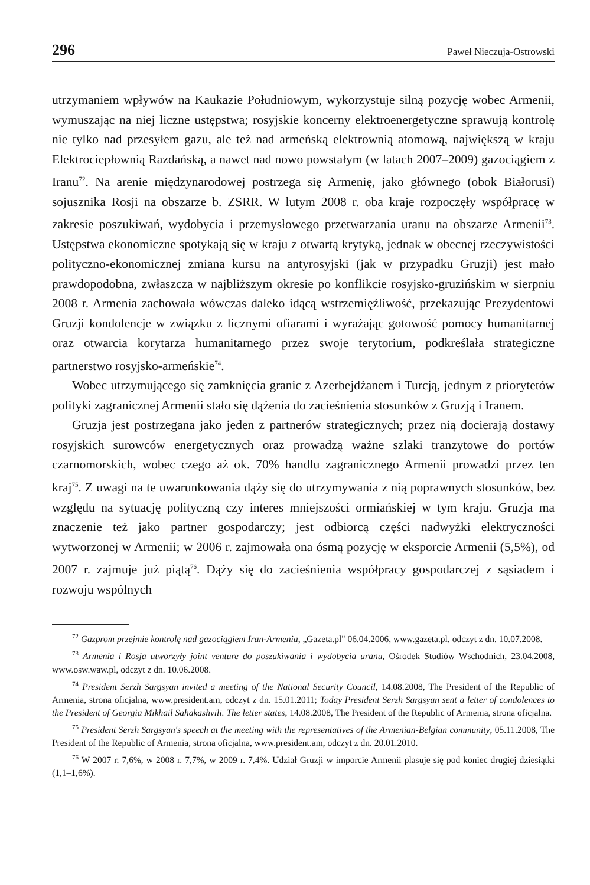296 Paweł Nieczuja-Ostrowski
utrzymaniem wpływów na Kaukazie Południowym, wykorzystuje silną pozycję wobec Armenii, wymuszając na niej liczne ustępstwa; rosyjskie koncerny elektroenergetyczne sprawują kontrolę nie tylko nad przesyłem gazu, ale też nad armeńską elektrownią atomową, największą w kraju Elektrociepłownią Razdańską, a nawet nad nowo powstałym (w latach 2007–2009) gazociągiem z Iranu<sup>72</sup>. Na arenie międzynarodowej postrzega się Armenię, jako głównego (obok Białorusi) sojusznika Rosji na obszarze b. ZSRR. W lutym 2008 r. oba kraje rozpoczęły współpracę w zakresie poszukiwań, wydobycia i przemysłowego przetwarzania uranu na obszarze Armenii<sup>73</sup>. Ustępstwa ekonomiczne spotykają się w kraju z otwartą krytyką, jednak w obecnej rzeczywistości polityczno-ekonomicznej zmiana kursu na antyrosyjski (jak w przypadku Gruzji) jest mało prawdopodobna, zwłaszcza w najbliższym okresie po konflikcie rosyjsko-gruzińskim w sierpniu 2008 r. Armenia zachowała wówczas daleko idącą wstrzemięźliwość, przekazując Prezydentowi Gruzji kondolencje w związku z licznymi ofiarami i wyrażając gotowość pomocy humanitarnej oraz otwarcia korytarza humanitarnego przez swoje terytorium, podkreślała strategiczne partnerstwo rosyjsko-armeńskie<sup>74</sup>.
Wobec utrzymującego się zamknięcia granic z Azerbejdżanem i Turcją, jednym z priorytetów polityki zagranicznej Armenii stało się dążenia do zacieśnienia stosunków z Gruzją i Iranem.
Gruzja jest postrzegana jako jeden z partnerów strategicznych; przez nią docierają dostawy rosyjskich surowców energetycznych oraz prowadzą ważne szlaki tranzytowe do portów czarnomorskich, wobec czego aż ok. 70% handlu zagranicznego Armenii prowadzi przez ten kraj<sup>75</sup>. Z uwagi na te uwarunkowania dąży się do utrzymywania z nią poprawnych stosunków, bez względu na sytuację polityczną czy interes mniejszości ormiańskiej w tym kraju. Gruzja ma znaczenie też jako partner gospodarczy; jest odbiorcą części nadwyżki elektryczności wytworzonej w Armenii; w 2006 r. zajmowała ona ósmą pozycję w eksporcie Armenii (5,5%), od 2007 r. zajmuje już piątą<sup>76</sup>. Dąży się do zacieśnienia współpracy gospodarczej z sąsiadem i rozwoju wspólnych
<sup>72</sup> Gazprom przejmie kontrolę nad gazociągiem Iran-Armenia, „Gazeta.pl" 06.04.2006, www.gazeta.pl, odczyt z dn. 10.07.2008.
<sup>73</sup> Armenia i Rosja utworzyły joint venture do poszukiwania i wydobycia uranu, Ośrodek Studiów Wschodnich, 23.04.2008, www.osw.waw.pl, odczyt z dn. 10.06.2008.
<sup>74</sup> President Serzh Sargsyan invited a meeting of the National Security Council, 14.08.2008, The President of the Republic of Armenia, strona oficjalna, www.president.am, odczyt z dn. 15.01.2011; Today President Serzh Sargsyan sent a letter of condolences to the President of Georgia Mikhail Sahakashvili. The letter states, 14.08.2008, The President of the Republic of Armenia, strona oficjalna.
<sup>75</sup> President Serzh Sargsyan's speech at the meeting with the representatives of the Armenian-Belgian community, 05.11.2008, The President of the Republic of Armenia, strona oficjalna, www.president.am, odczyt z dn. 20.01.2010.
<sup>76</sup> W 2007 r. 7,6%, w 2008 r. 7,7%, w 2009 r. 7,4%. Udział Gruzji w imporcie Armenii plasuje się pod koniec drugiej dziesiątki (1,1–1,6%).